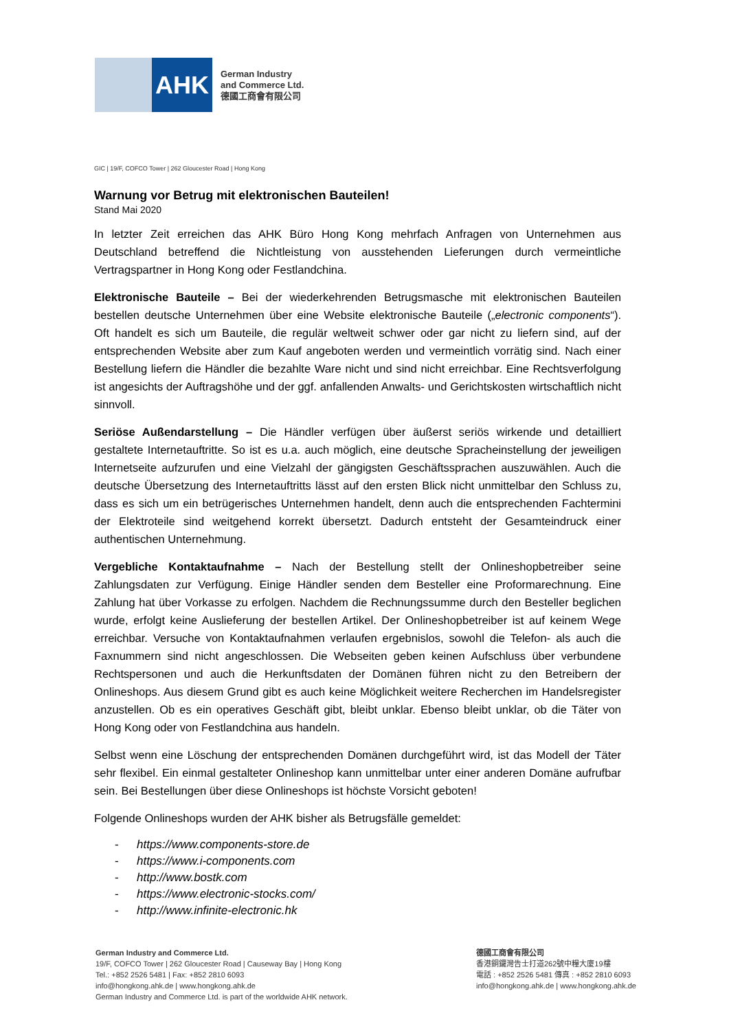AHK
German Industry
and Commerce Ltd.
德國工商會有限公司
GIC | 19/F, COFCO Tower | 262 Gloucester Road | Hong Kong
Warnung vor Betrug mit elektronischen Bauteilen!
Stand Mai 2020
In letzter Zeit erreichen das AHK Büro Hong Kong mehrfach Anfragen von Unternehmen aus Deutschland betreffend die Nichtleistung von ausstehenden Lieferungen durch vermeintliche Vertragspartner in Hong Kong oder Festlandchina.
Elektronische Bauteile – Bei der wiederkehrenden Betrugsmasche mit elektronischen Bauteilen bestellen deutsche Unternehmen über eine Website elektronische Bauteile („electronic components“). Oft handelt es sich um Bauteile, die regulär weltweit schwer oder gar nicht zu liefern sind, auf der entsprechenden Website aber zum Kauf angeboten werden und vermeintlich vorrätig sind. Nach einer Bestellung liefern die Händler die bezahlte Ware nicht und sind nicht erreichbar. Eine Rechtsverfolgung ist angesichts der Auftragshöhe und der ggf. anfallenden Anwalts- und Gerichtskosten wirtschaftlich nicht sinnvoll.
Seriöse Außendarstellung – Die Händler verfügen über äußerst seriös wirkende und detailliert gestaltete Internetauftritte. So ist es u.a. auch möglich, eine deutsche Spracheinstellung der jeweiligen Internetseite aufzurufen und eine Vielzahl der gängigsten Geschäftssprachen auszuwählen. Auch die deutsche Übersetzung des Internetauftritts lässt auf den ersten Blick nicht unmittelbar den Schluss zu, dass es sich um ein betrügerisches Unternehmen handelt, denn auch die entsprechenden Fachtermini der Elektroteile sind weitgehend korrekt übersetzt. Dadurch entsteht der Gesamteindruck einer authentischen Unternehmung.
Vergebliche Kontaktaufnahme – Nach der Bestellung stellt der Onlineshopbetreiber seine Zahlungsdaten zur Verfügung. Einige Händler senden dem Besteller eine Proformarechnung. Eine Zahlung hat über Vorkasse zu erfolgen. Nachdem die Rechnungssumme durch den Besteller beglichen wurde, erfolgt keine Auslieferung der bestellen Artikel. Der Onlineshopbetreiber ist auf keinem Wege erreichbar. Versuche von Kontaktaufnahmen verlaufen ergebnislos, sowohl die Telefon- als auch die Faxnummern sind nicht angeschlossen. Die Webseiten geben keinen Aufschluss über verbundene Rechtspersonen und auch die Herkunftsdaten der Domänen führen nicht zu den Betreibern der Onlineshops. Aus diesem Grund gibt es auch keine Möglichkeit weitere Recherchen im Handelsregister anzustellen. Ob es ein operatives Geschäft gibt, bleibt unklar. Ebenso bleibt unklar, ob die Täter von Hong Kong oder von Festlandchina aus handeln.
Selbst wenn eine Löschung der entsprechenden Domänen durchgeführt wird, ist das Modell der Täter sehr flexibel. Ein einmal gestalteter Onlineshop kann unmittelbar unter einer anderen Domäne aufrufbar sein. Bei Bestellungen über diese Onlineshops ist höchste Vorsicht geboten!
Folgende Onlineshops wurden der AHK bisher als Betrugsfälle gemeldet:
- https://www.components-store.de
- https://www.i-components.com
- http://www.bostk.com
- https://www.electronic-stocks.com/
- http://www.infinite-electronic.hk
German Industry and Commerce Ltd.
19/F, COFCO Tower | 262 Gloucester Road | Causeway Bay | Hong Kong
Tel.: +852 2526 5481 | Fax: +852 2810 6093
info@hongkong.ahk.de | www.hongkong.ahk.de
German Industry and Commerce Ltd. is part of the worldwide AHK network.
德國工商會有限公司
香港銅鑼灣告士打道262號中糧大廈19樓
電話 : +852 2526 5481 傳真 : +852 2810 6093
info@hongkong.ahk.de | www.hongkong.ahk.de